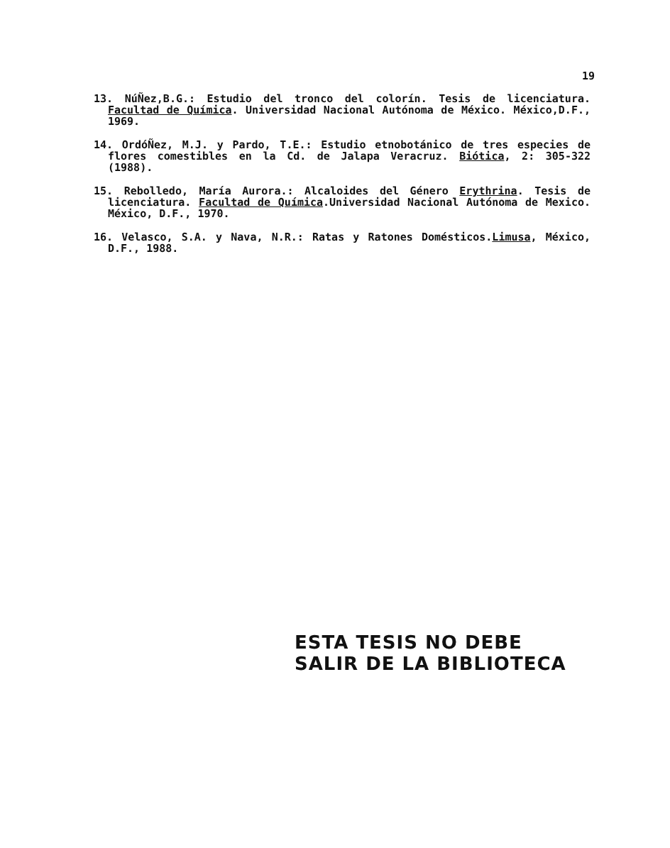19
13. NúÑez,B.G.: Estudio del tronco del colorín. Tesis de licenciatura. Facultad de Química. Universidad Nacional Autónoma de México. México,D.F., 1969.
14. OrdóÑez, M.J. y Pardo, T.E.: Estudio etnobotánico de tres especies de flores comestibles en la Cd. de Jalapa Veracruz. Biótica, 2: 305-322 (1988).
15. Rebolledo, María Aurora.: Alcaloides del Género Erythrina. Tesis de licenciatura. Facultad de Química.Universidad Nacional Autónoma de Mexico. México, D.F., 1970.
16. Velasco, S.A. y Nava, N.R.: Ratas y Ratones Domésticos.Limusa, México, D.F., 1988.
ESTA TESIS NO DEBE
SALIR DE LA BIBLIOTECA